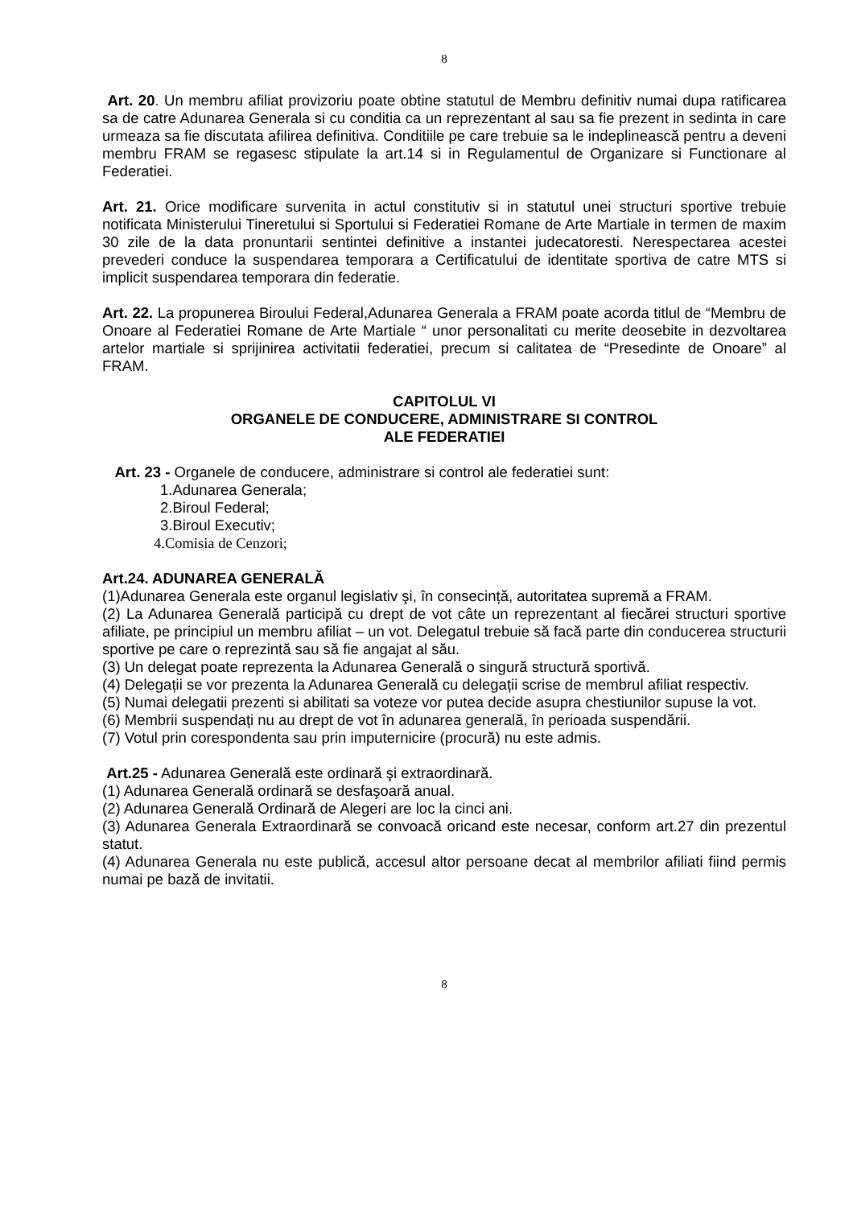8
Art. 20. Un membru afiliat provizoriu poate obtine statutul de Membru definitiv numai dupa ratificarea sa de catre Adunarea Generala si cu conditia ca un reprezentant al sau sa fie prezent in sedinta in care urmeaza sa fie discutata afilirea definitiva. Conditiile pe care trebuie sa le indeplinească pentru a deveni membru FRAM se regasesc stipulate la art.14 si in Regulamentul de Organizare si Functionare al Federatiei.
Art. 21. Orice modificare survenita in actul constitutiv si in statutul unei structuri sportive trebuie notificata Ministerului Tineretului si Sportului si Federatiei Romane de Arte Martiale in termen de maxim 30 zile de la data pronuntarii sentintei definitive a instantei judecatoresti. Nerespectarea acestei prevederi conduce la suspendarea temporara a Certificatului de identitate sportiva de catre MTS si implicit suspendarea temporara din federatie.
Art. 22. La propunerea Biroului Federal,Adunarea Generala a FRAM poate acorda titlul de “Membru de Onoare al Federatiei Romane de Arte Martiale “ unor personalitati cu merite deosebite in dezvoltarea artelor martiale si sprijinirea activitatii federatiei, precum si calitatea de “Presedinte de Onoare” al FRAM.
CAPITOLUL VI
ORGANELE DE CONDUCERE, ADMINISTRARE SI CONTROL
ALE FEDERATIEI
Art. 23 - Organele de conducere, administrare si control ale federatiei sunt:
1.Adunarea Generala;
2.Biroul Federal;
3.Biroul Executiv;
4.Comisia de Cenzori;
Art.24. ADUNAREA GENERALĂ
(1)Adunarea Generala este organul legislativ şi, în consecință, autoritatea supremă a FRAM.
(2) La Adunarea Generală participă cu drept de vot câte un reprezentant al fiecărei structuri sportive afiliate, pe principiul un membru afiliat – un vot. Delegatul trebuie să facă parte din conducerea structurii sportive pe care o reprezintă sau să fie angajat al său.
(3) Un delegat poate reprezenta la Adunarea Generală o singură structură sportivă.
(4) Delegații se vor prezenta la Adunarea Generală cu delegații scrise de membrul afiliat respectiv.
(5) Numai delegatii prezenti si abilitati sa voteze vor putea decide asupra chestiunilor supuse la vot.
(6) Membrii suspendați nu au drept de vot în adunarea generală, în perioada suspendării.
(7) Votul prin corespondenta sau prin imputernicire (procură) nu este admis.
Art.25 - Adunarea Generală este ordinară şi extraordinară.
(1) Adunarea Generală ordinară se desfaşoară anual.
(2) Adunarea Generală Ordinară de Alegeri are loc la cinci ani.
(3) Adunarea Generala Extraordinară se convoacă oricand este necesar, conform art.27 din prezentul statut.
(4) Adunarea Generala nu este publică, accesul altor persoane decat al membrilor afiliati fiind permis numai pe bază de invitatii.
8